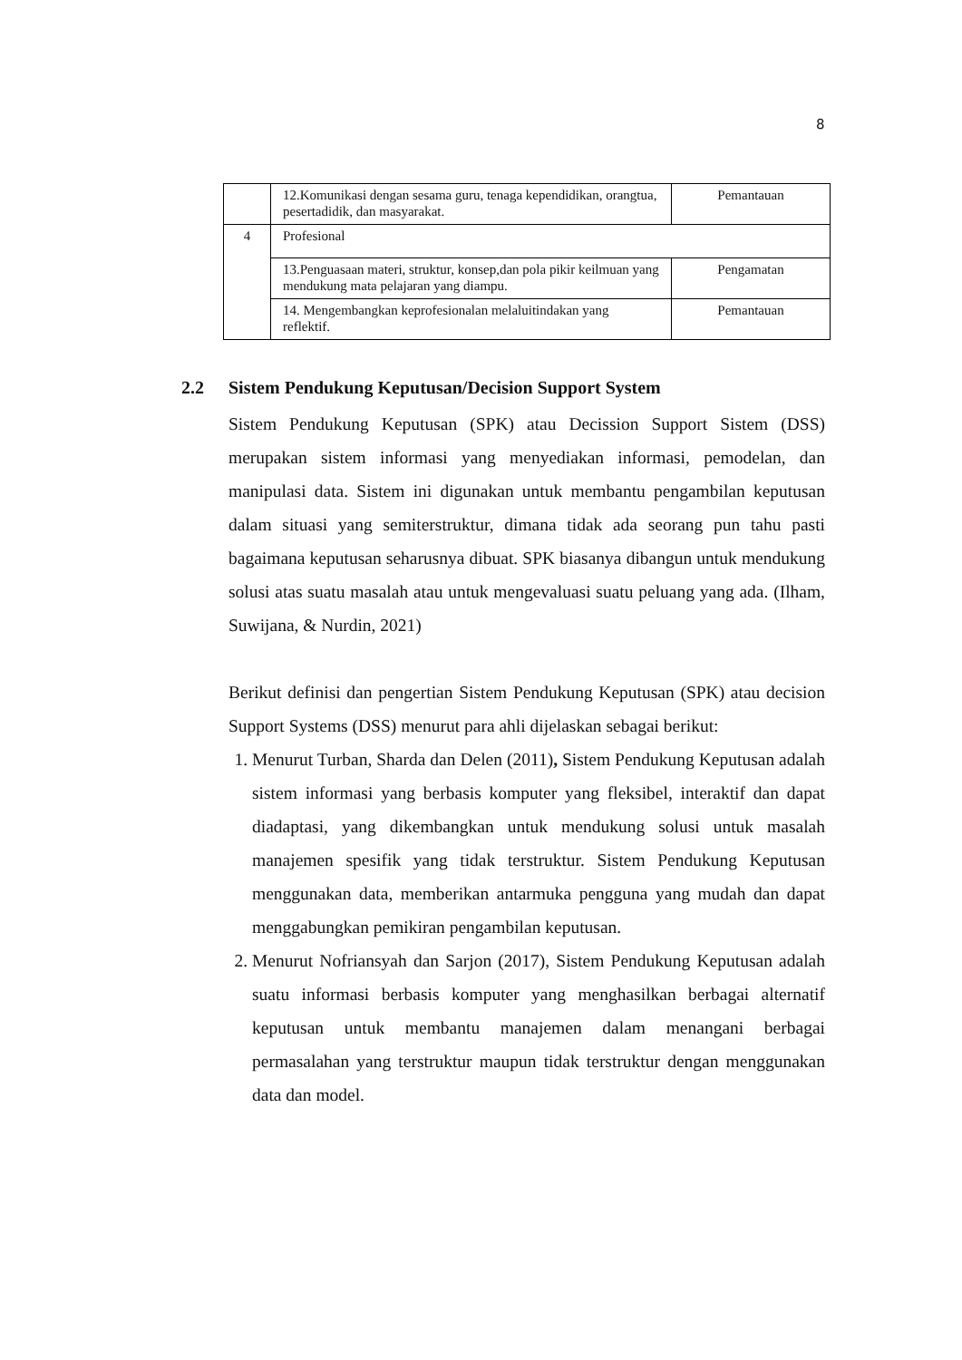8
| | 12.Komunikasi dengan sesama guru, tenaga kependidikan, orangtua, pesertadidik, dan masyarakat. | Pemantauan |
| 4 | Profesional | |
| | 13.Penguasaan materi, struktur, konsep,dan pola pikir keilmuan yang mendukung mata pelajaran yang diampu. | Pengamatan |
| | 14. Mengembangkan keprofesionalan melaluitindakan yang reflektif. | Pemantauan |
2.2 Sistem Pendukung Keputusan/Decision Support System
Sistem Pendukung Keputusan (SPK) atau Decission Support Sistem (DSS) merupakan sistem informasi yang menyediakan informasi, pemodelan, dan manipulasi data. Sistem ini digunakan untuk membantu pengambilan keputusan dalam situasi yang semiterstruktur, dimana tidak ada seorang pun tahu pasti bagaimana keputusan seharusnya dibuat. SPK biasanya dibangun untuk mendukung solusi atas suatu masalah atau untuk mengevaluasi suatu peluang yang ada. (Ilham, Suwijana, & Nurdin, 2021)
Berikut definisi dan pengertian Sistem Pendukung Keputusan (SPK) atau decision Support Systems (DSS) menurut para ahli dijelaskan sebagai berikut:
1. Menurut Turban, Sharda dan Delen (2011), Sistem Pendukung Keputusan adalah sistem informasi yang berbasis komputer yang fleksibel, interaktif dan dapat diadaptasi, yang dikembangkan untuk mendukung solusi untuk masalah manajemen spesifik yang tidak terstruktur. Sistem Pendukung Keputusan menggunakan data, memberikan antarmuka pengguna yang mudah dan dapat menggabungkan pemikiran pengambilan keputusan.
2. Menurut Nofriansyah dan Sarjon (2017), Sistem Pendukung Keputusan adalah suatu informasi berbasis komputer yang menghasilkan berbagai alternatif keputusan untuk membantu manajemen dalam menangani berbagai permasalahan yang terstruktur maupun tidak terstruktur dengan menggunakan data dan model.